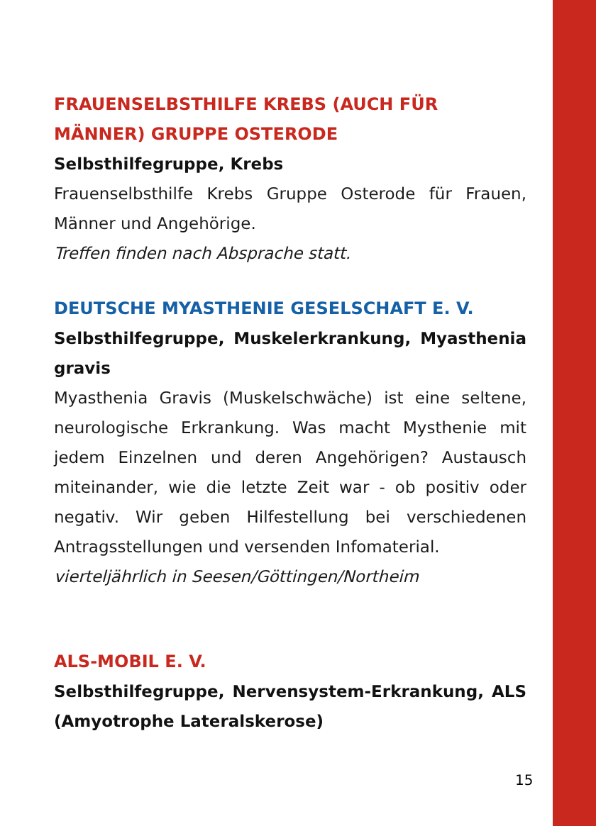FRAUENSELBSTHILFE KREBS (AUCH FÜR MÄNNER) GRUPPE OSTERODE
Selbsthilfegruppe, Krebs
Frauenselbsthilfe Krebs Gruppe Osterode für Frauen, Männer und Angehörige.
Treffen finden nach Absprache statt.
DEUTSCHE MYASTHENIE GESELSCHAFT E. V.
Selbsthilfegruppe, Muskelerkrankung, Myasthenia gravis
Myasthenia Gravis (Muskelschwäche) ist eine seltene, neurologische Erkrankung. Was macht Mysthenie mit jedem Einzelnen und deren Angehörigen? Austausch miteinander, wie die letzte Zeit war - ob positiv oder negativ. Wir geben Hilfestellung bei verschiedenen Antragsstellungen und versenden Infomaterial.
vierteljährlich in Seesen/Göttingen/Northeim
ALS-MOBIL E. V.
Selbsthilfegruppe, Nervensystem-Erkrankung, ALS (Amyotrophe Lateralskerose)
15